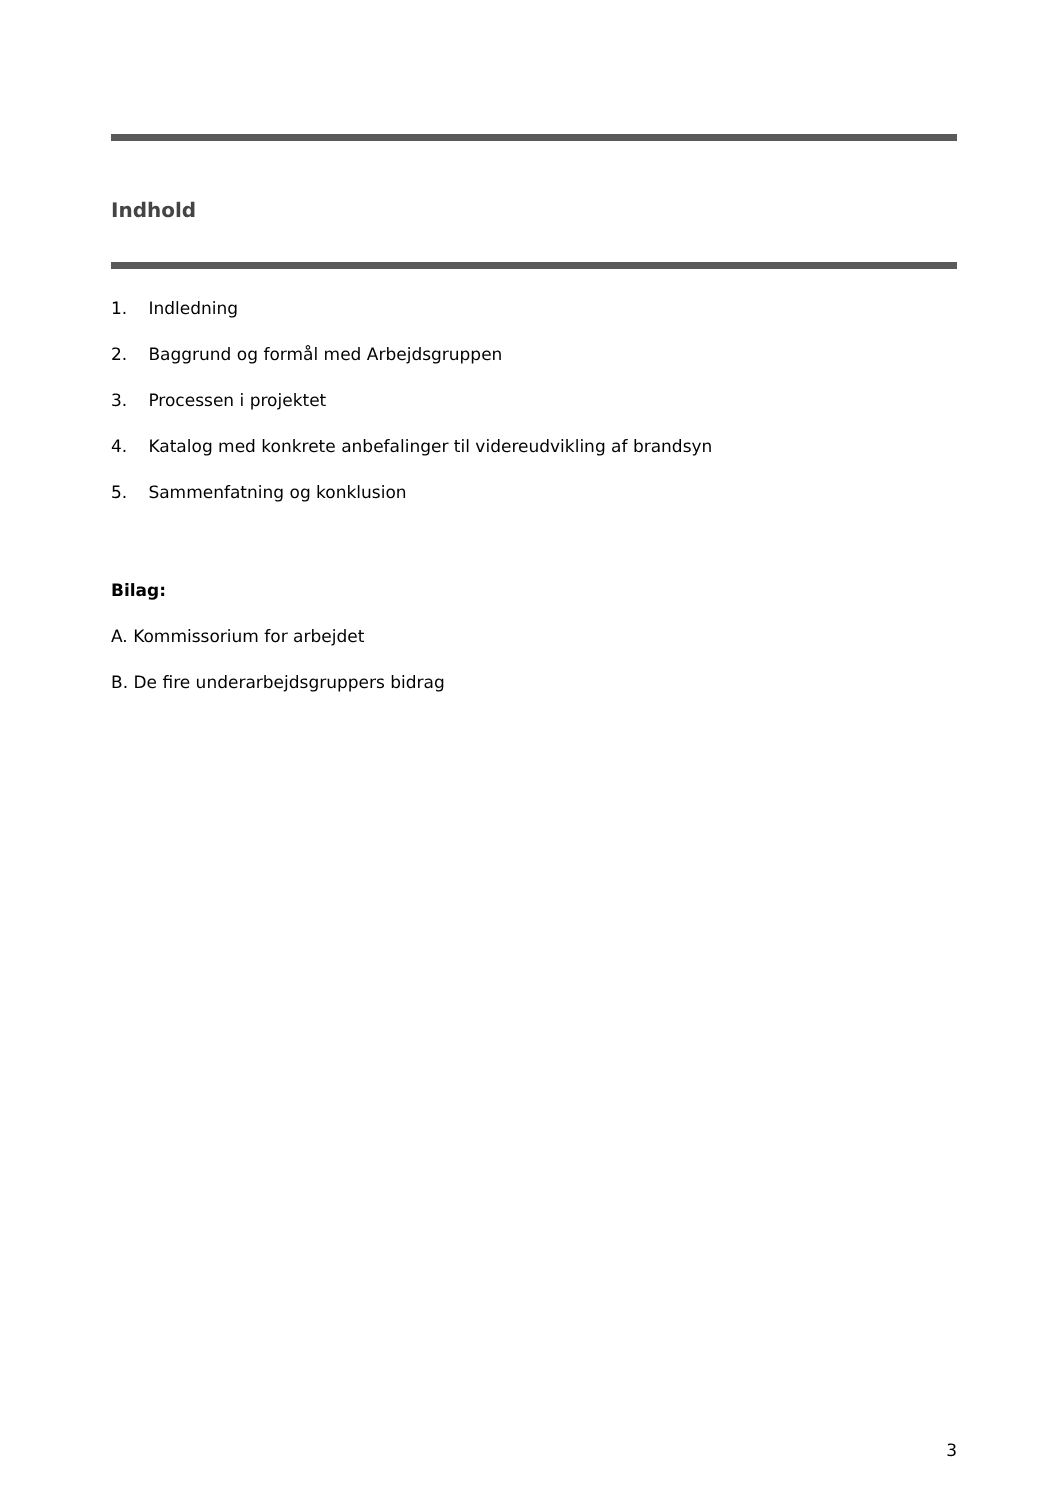Indhold
1. Indledning
2. Baggrund og formål med Arbejdsgruppen
3. Processen i projektet
4. Katalog med konkrete anbefalinger til videreudvikling af brandsyn
5. Sammenfatning og konklusion
Bilag:
A. Kommissorium for arbejdet
B. De fire underarbejdsgruppers bidrag
3